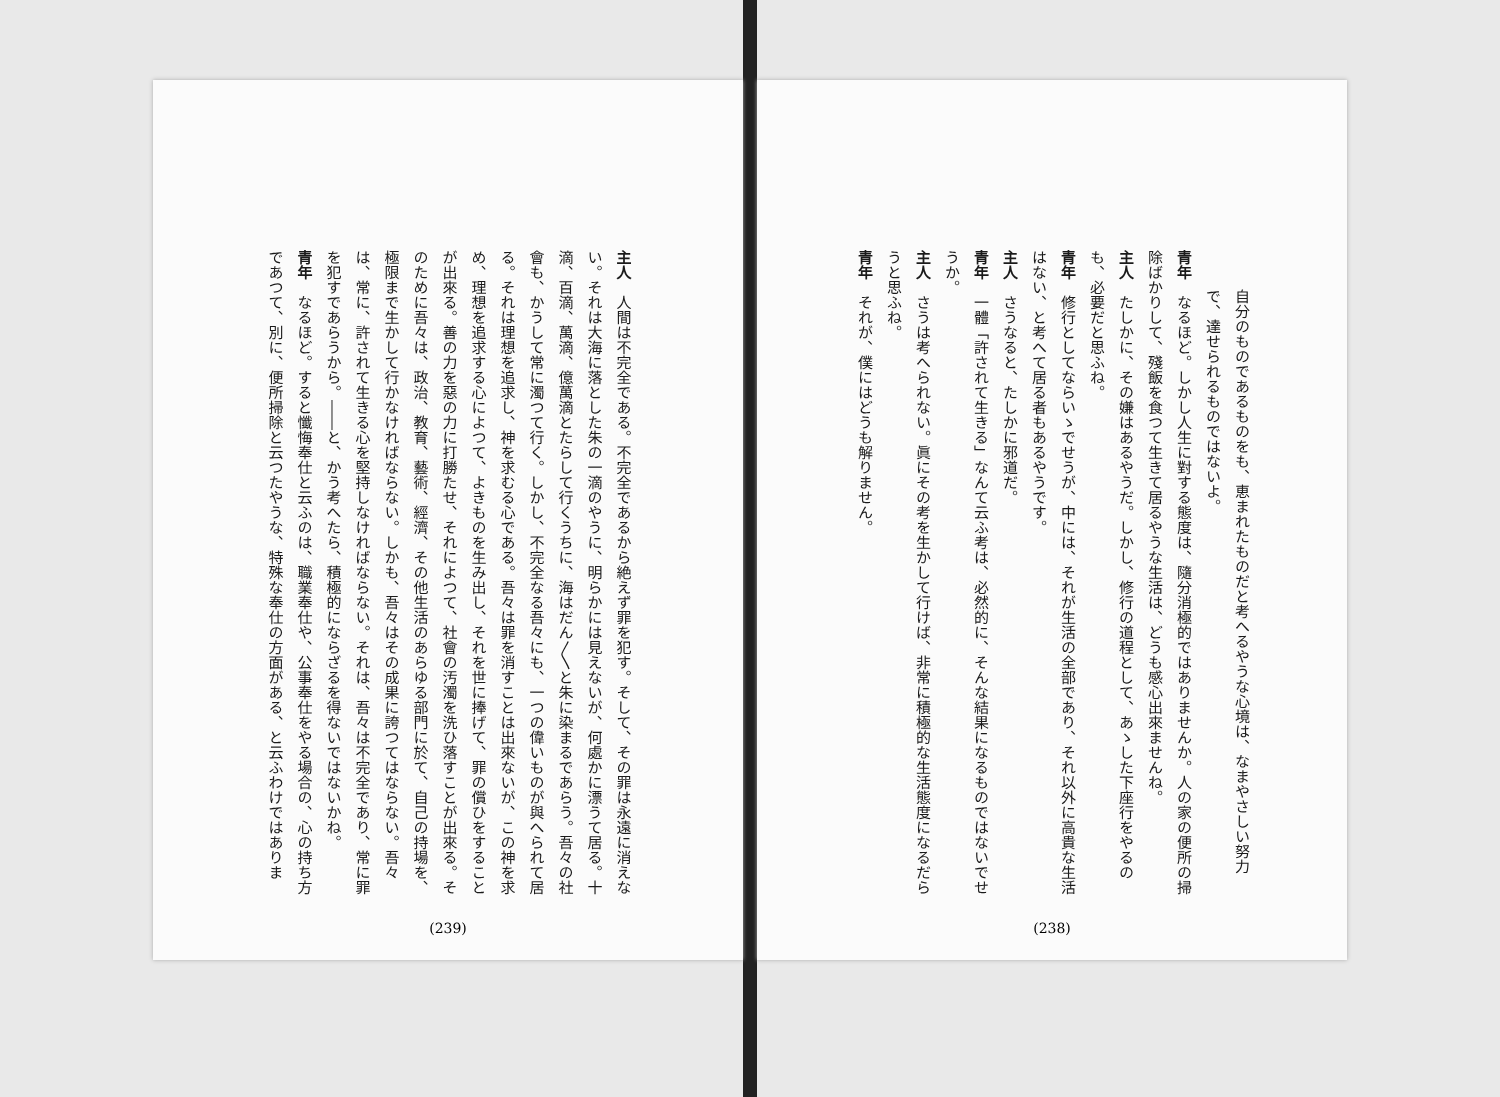自分のものであるものをも、恵まれたものだと考へるやうな心境は、なまやさしい努力で、達せられるものではないよ。
青年　なるほど。しかし人生に對する態度は、隨分消極的ではありませんか。人の家の便所の掃除ばかりして、殘飯を食つて生きて居るやうな生活は、どうも感心出來ませんね。
主人　たしかに、その嫌はあるやうだ。しかし、修行の道程として、あゝした下座行をやるのも、必要だと思ふね。
青年　修行としてならいゝでせうが、中には、それが生活の全部であり、それ以外に高貴な生活はない、と考へて居る者もあるやうです。
主人　さうなると、たしかに邪道だ。
青年　一體「許されて生きる」なんて云ふ考は、必然的に、そんな結果になるものではないでせうか。
主人　さうは考へられない。眞にその考を生かして行けば、非常に積極的な生活態度になるだらうと思ふね。
青年　それが、僕にはどうも解りません。
(238)
主人　人間は不完全である。不完全であるから絶えず罪を犯す。そして、その罪は永遠に消えない。それは大海に落とした朱の一滴のやうに、明らかには見えないが、何處かに漂うて居る。十滴、百滴、萬滴、億萬滴とたらして行くうちに、海はだん〳〵と朱に染まるであらう。吾々の社會も、かうして常に濁つて行く。しかし、不完全なる吾々にも、一つの偉いものが與へられて居る。それは理想を追求し、神を求むる心である。吾々は罪を消すことは出來ないが、この神を求め、理想を追求する心によつて、よきものを生み出し、それを世に捧げて、罪の償ひをすることが出來る。善の力を惡の力に打勝たせ、それによつて、社會の汚濁を洗ひ落すことが出來る。そのために吾々は、政治、教育、藝術、經濟、その他生活のあらゆる部門に於て、自己の持場を、極限まで生かして行かなければならない。しかも、吾々はその成果に誇つてはならない。吾々は、常に、許されて生きる心を堅持しなければならない。それは、吾々は不完全であり、常に罪を犯すであらうから。――と、かう考へたら、積極的にならざるを得ないではないかね。
青年　なるほど。すると懺悔奉仕と云ふのは、職業奉仕や、公事奉仕をやる場合の、心の持ち方であつて、別に、便所掃除と云つたやうな、特殊な奉仕の方面がある、と云ふわけではありま
(239)